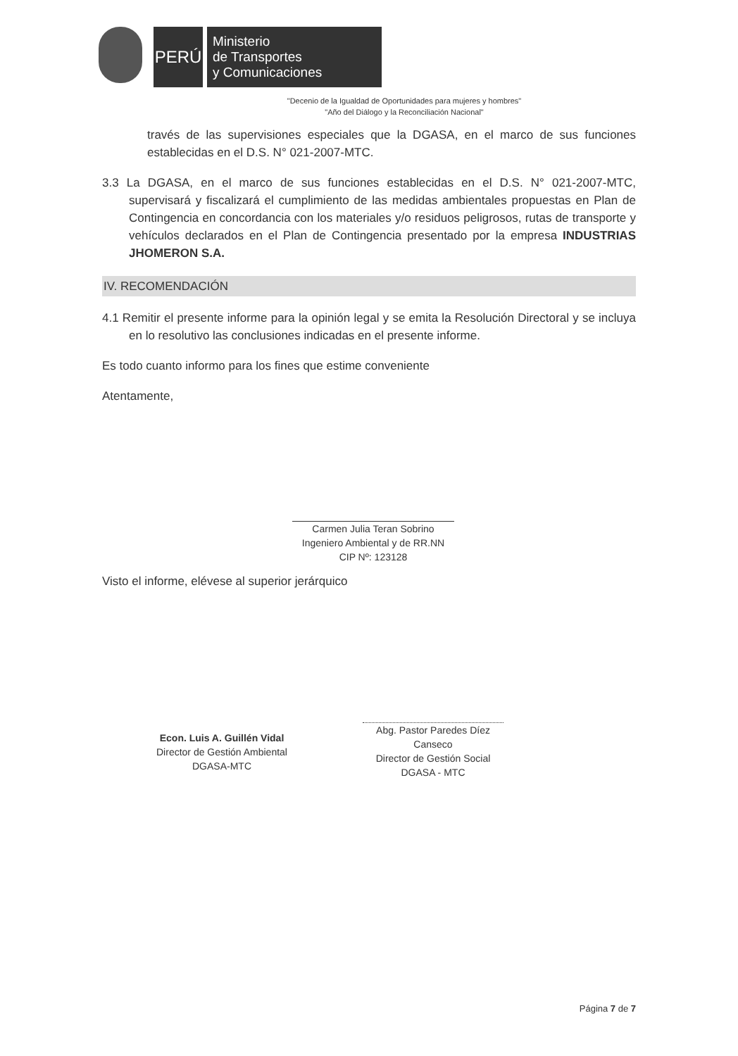PERÚ
Ministerio
de Transportes
y Comunicaciones
"Decenio de la Igualdad de Oportunidades para mujeres y hombres"
"Año del Diálogo y la Reconciliación Nacional"
través de las supervisiones especiales que la DGASA, en el marco de sus funciones establecidas en el D.S. N° 021-2007-MTC.
3.3 La DGASA, en el marco de sus funciones establecidas en el D.S. N° 021-2007-MTC, supervisará y fiscalizará el cumplimiento de las medidas ambientales propuestas en Plan de Contingencia en concordancia con los materiales y/o residuos peligrosos, rutas de transporte y vehículos declarados en el Plan de Contingencia presentado por la empresa INDUSTRIAS JHOMERON S.A.
IV. RECOMENDACIÓN
4.1 Remitir el presente informe para la opinión legal y se emita la Resolución Directoral y se incluya en lo resolutivo las conclusiones indicadas en el presente informe.
Es todo cuanto informo para los fines que estime conveniente
Atentamente,
Carmen Julia Teran Sobrino
Ingeniero Ambiental y de RR.NN
CIP Nº: 123128
Visto el informe, elévese al superior jerárquico
Econ. Luis A. Guillén Vidal
Director de Gestión Ambiental
DGASA-MTC
Abg. Pastor Paredes Díez Canseco
Director de Gestión Social
DGASA - MTC
Página 7 de 7